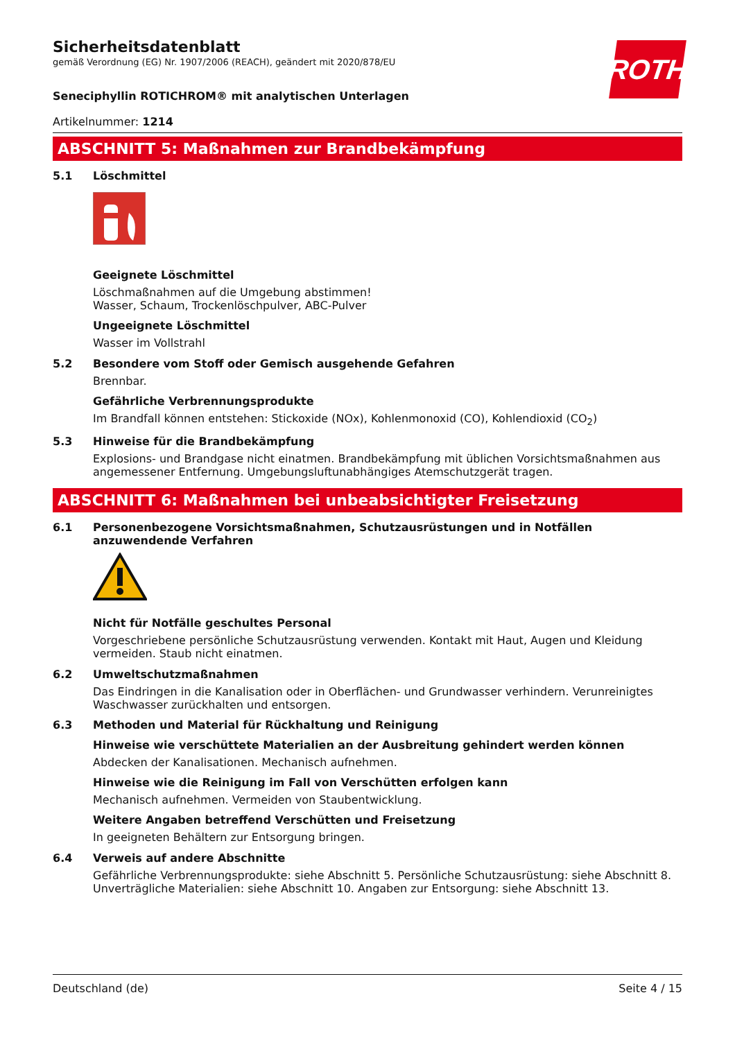Sicherheitsdatenblatt
gemäß Verordnung (EG) Nr. 1907/2006 (REACH), geändert mit 2020/878/EU
ROTH
Seneciphyllin ROTICHROM® mit analytischen Unterlagen
Artikelnummer: 1214
ABSCHNITT 5: Maßnahmen zur Brandbekämpfung
5.1 Löschmittel
Geeignete Löschmittel
Löschmaßnahmen auf die Umgebung abstimmen!
Wasser, Schaum, Trockenlöschpulver, ABC-Pulver
Ungeeignete Löschmittel
Wasser im Vollstrahl
5.2 Besondere vom Stoff oder Gemisch ausgehende Gefahren
Brennbar.
Gefährliche Verbrennungsprodukte
Im Brandfall können entstehen: Stickoxide (NOx), Kohlenmonoxid (CO), Kohlendioxid (CO<sub>2</sub>)
5.3 Hinweise für die Brandbekämpfung
Explosions- und Brandgase nicht einatmen. Brandbekämpfung mit üblichen Vorsichtsmaßnahmen aus angemessener Entfernung. Umgebungsluftunabhängiges Atemschutzgerät tragen.
ABSCHNITT 6: Maßnahmen bei unbeabsichtigter Freisetzung
6.1 Personenbezogene Vorsichtsmaßnahmen, Schutzausrüstungen und in Notfällen anzuwendende Verfahren
Nicht für Notfälle geschultes Personal
Vorgeschriebene persönliche Schutzausrüstung verwenden. Kontakt mit Haut, Augen und Kleidung vermeiden. Staub nicht einatmen.
6.2 Umweltschutzmaßnahmen
Das Eindringen in die Kanalisation oder in Oberflächen- und Grundwasser verhindern. Verunreinigtes Waschwasser zurückhalten und entsorgen.
6.3 Methoden und Material für Rückhaltung und Reinigung
Hinweise wie verschüttete Materialien an der Ausbreitung gehindert werden können
Abdecken der Kanalisationen. Mechanisch aufnehmen.
Hinweise wie die Reinigung im Fall von Verschütten erfolgen kann
Mechanisch aufnehmen. Vermeiden von Staubentwicklung.
Weitere Angaben betreffend Verschütten und Freisetzung
In geeigneten Behältern zur Entsorgung bringen.
6.4 Verweis auf andere Abschnitte
Gefährliche Verbrennungsprodukte: siehe Abschnitt 5. Persönliche Schutzausrüstung: siehe Abschnitt 8. Unverträgliche Materialien: siehe Abschnitt 10. Angaben zur Entsorgung: siehe Abschnitt 13.
Deutschland (de) Seite 4 / 15